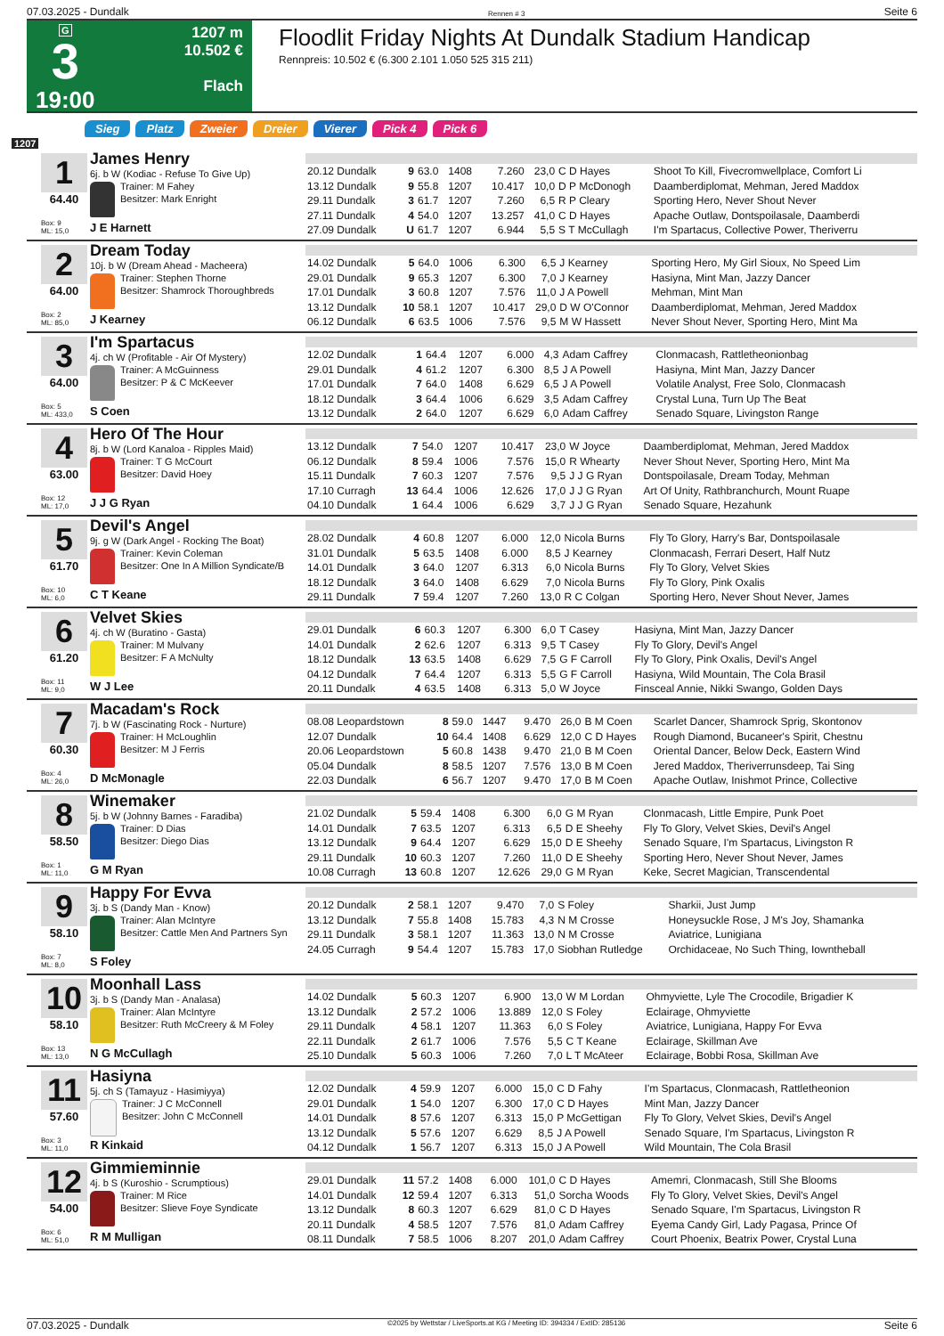07.03.2025 - Dundalk Rennen # 3 Seite 6
G
3
19:00
1207 m
10.502 €
Flach
Floodlit Friday Nights At Dundalk Stadium Handicap
Rennpreis: 10.502 € (6.300 2.101 1.050 525 315 211)
Sieg Platz Zweier Dreier Vierer Pick 4 Pick 6
1207
1
64.40
Box: 9
ML: 15,0
James Henry
6j. b W (Kodiac - Refuse To Give Up)
Trainer: M Fahey
Besitzer: Mark Enright
J E Harnett
| 20.12 Dundalk | 9 | 63.0 | 1408 | 7.260 | 23,0 | C D Hayes | Shoot To Kill, Fivecromwellplace, Comfort Li |
| 13.12 Dundalk | 9 | 55.8 | 1207 | 10.417 | 10,0 | D P McDonogh | Daamberdiplomat, Mehman, Jered Maddox |
| 29.11 Dundalk | 3 | 61.7 | 1207 | 7.260 | 6,5 | R P Cleary | Sporting Hero, Never Shout Never |
| 27.11 Dundalk | 4 | 54.0 | 1207 | 13.257 | 41,0 | C D Hayes | Apache Outlaw, Dontspoilasale, Daamberdi |
| 27.09 Dundalk | U | 61.7 | 1207 | 6.944 | 5,5 | S T McCullagh | I'm Spartacus, Collective Power, Theriverru |
2
64.00
Box: 2
ML: 85,0
Dream Today
10j. b W (Dream Ahead - Macheera)
Trainer: Stephen Thorne
Besitzer: Shamrock Thoroughbreds
J Kearney
| 14.02 Dundalk | 5 | 64.0 | 1006 | 6.300 | 6,5 | J Kearney | Sporting Hero, My Girl Sioux, No Speed Lim |
| 29.01 Dundalk | 9 | 65.3 | 1207 | 6.300 | 7,0 | J Kearney | Hasiyna, Mint Man, Jazzy Dancer |
| 17.01 Dundalk | 3 | 60.8 | 1207 | 7.576 | 11,0 | J A Powell | Mehman, Mint Man |
| 13.12 Dundalk | 10 | 58.1 | 1207 | 10.417 | 29,0 | D W O'Connor | Daamberdiplomat, Mehman, Jered Maddox |
| 06.12 Dundalk | 6 | 63.5 | 1006 | 7.576 | 9,5 | M W Hassett | Never Shout Never, Sporting Hero, Mint Ma |
3
64.00
Box: 5
ML: 433,0
I'm Spartacus
4j. ch W (Profitable - Air Of Mystery)
Trainer: A McGuinness
Besitzer: P & C McKeever
S Coen
| 12.02 Dundalk | 1 | 64.4 | 1207 | 6.000 | 4,3 | Adam Caffrey | Clonmacash, Rattletheonionbag |
| 29.01 Dundalk | 4 | 61.2 | 1207 | 6.300 | 8,5 | J A Powell | Hasiyna, Mint Man, Jazzy Dancer |
| 17.01 Dundalk | 7 | 64.0 | 1408 | 6.629 | 6,5 | J A Powell | Volatile Analyst, Free Solo, Clonmacash |
| 18.12 Dundalk | 3 | 64.4 | 1006 | 6.629 | 3,5 | Adam Caffrey | Crystal Luna, Turn Up The Beat |
| 13.12 Dundalk | 2 | 64.0 | 1207 | 6.629 | 6,0 | Adam Caffrey | Senado Square, Livingston Range |
4
63.00
Box: 12
ML: 17,0
Hero Of The Hour
8j. b W (Lord Kanaloa - Ripples Maid)
Trainer: T G McCourt
Besitzer: David Hoey
J J G Ryan
| 13.12 Dundalk | 7 | 54.0 | 1207 | 10.417 | 23,0 | W Joyce | Daamberdiplomat, Mehman, Jered Maddox |
| 06.12 Dundalk | 8 | 59.4 | 1006 | 7.576 | 15,0 | R Whearty | Never Shout Never, Sporting Hero, Mint Ma |
| 15.11 Dundalk | 7 | 60.3 | 1207 | 7.576 | 9,5 | J J G Ryan | Dontspoilasale, Dream Today, Mehman |
| 17.10 Curragh | 13 | 64.4 | 1006 | 12.626 | 17,0 | J J G Ryan | Art Of Unity, Rathbranchurch, Mount Ruape |
| 04.10 Dundalk | 1 | 64.4 | 1006 | 6.629 | 3,7 | J J G Ryan | Senado Square, Hezahunk |
5
61.70
Box: 10
ML: 6,0
Devil's Angel
9j. g W (Dark Angel - Rocking The Boat)
Trainer: Kevin Coleman
Besitzer: One In A Million Syndicate/B
C T Keane
| 28.02 Dundalk | 4 | 60.8 | 1207 | 6.000 | 12,0 | Nicola Burns | Fly To Glory, Harry's Bar, Dontspoilasale |
| 31.01 Dundalk | 5 | 63.5 | 1408 | 6.000 | 8,5 | J Kearney | Clonmacash, Ferrari Desert, Half Nutz |
| 14.01 Dundalk | 3 | 64.0 | 1207 | 6.313 | 6,0 | Nicola Burns | Fly To Glory, Velvet Skies |
| 18.12 Dundalk | 3 | 64.0 | 1408 | 6.629 | 7,0 | Nicola Burns | Fly To Glory, Pink Oxalis |
| 29.11 Dundalk | 7 | 59.4 | 1207 | 7.260 | 13,0 | R C Colgan | Sporting Hero, Never Shout Never, James |
6
61.20
Box: 11
ML: 9,0
Velvet Skies
4j. ch W (Buratino - Gasta)
Trainer: M Mulvany
Besitzer: F A McNulty
W J Lee
| 29.01 Dundalk | 6 | 60.3 | 1207 | 6.300 | 6,0 | T Casey | Hasiyna, Mint Man, Jazzy Dancer |
| 14.01 Dundalk | 2 | 62.6 | 1207 | 6.313 | 9,5 | T Casey | Fly To Glory, Devil's Angel |
| 18.12 Dundalk | 13 | 63.5 | 1408 | 6.629 | 7,5 | G F Carroll | Fly To Glory, Pink Oxalis, Devil's Angel |
| 04.12 Dundalk | 7 | 64.4 | 1207 | 6.313 | 5,5 | G F Carroll | Hasiyna, Wild Mountain, The Cola Brasil |
| 20.11 Dundalk | 4 | 63.5 | 1408 | 6.313 | 5,0 | W Joyce | Finsceal Annie, Nikki Swango, Golden Days |
7
60.30
Box: 4
ML: 26,0
Macadam's Rock
7j. b W (Fascinating Rock - Nurture)
Trainer: H McLoughlin
Besitzer: M J Ferris
D McMonagle
| 08.08 Leopardstown | 8 | 59.0 | 1447 | 9.470 | 26,0 | B M Coen | Scarlet Dancer, Shamrock Sprig, Skontonov |
| 12.07 Dundalk | 10 | 64.4 | 1408 | 6.629 | 12,0 | C D Hayes | Rough Diamond, Bucaneer's Spirit, Chestnu |
| 20.06 Leopardstown | 5 | 60.8 | 1438 | 9.470 | 21,0 | B M Coen | Oriental Dancer, Below Deck, Eastern Wind |
| 05.04 Dundalk | 8 | 58.5 | 1207 | 7.576 | 13,0 | B M Coen | Jered Maddox, Theriverrunsdeep, Tai Sing |
| 22.03 Dundalk | 6 | 56.7 | 1207 | 9.470 | 17,0 | B M Coen | Apache Outlaw, Inishmot Prince, Collective |
8
58.50
Box: 1
ML: 11,0
Winemaker
5j. b W (Johnny Barnes - Faradiba)
Trainer: D Dias
Besitzer: Diego Dias
G M Ryan
| 21.02 Dundalk | 5 | 59.4 | 1408 | 6.300 | 6,0 | G M Ryan | Clonmacash, Little Empire, Punk Poet |
| 14.01 Dundalk | 7 | 63.5 | 1207 | 6.313 | 6,5 | D E Sheehy | Fly To Glory, Velvet Skies, Devil's Angel |
| 13.12 Dundalk | 9 | 64.4 | 1207 | 6.629 | 15,0 | D E Sheehy | Senado Square, I'm Spartacus, Livingston R |
| 29.11 Dundalk | 10 | 60.3 | 1207 | 7.260 | 11,0 | D E Sheehy | Sporting Hero, Never Shout Never, James |
| 10.08 Curragh | 13 | 60.8 | 1207 | 12.626 | 29,0 | G M Ryan | Keke, Secret Magician, Transcendental |
9
58.10
Box: 7
ML: 8,0
Happy For Evva
3j. b S (Dandy Man - Know)
Trainer: Alan McIntyre
Besitzer: Cattle Men And Partners Syn
S Foley
| 20.12 Dundalk | 2 | 58.1 | 1207 | 9.470 | 7,0 | S Foley | Sharkii, Just Jump |
| 13.12 Dundalk | 7 | 55.8 | 1408 | 15.783 | 4,3 | N M Crosse | Honeysuckle Rose, J M's Joy, Shamanka |
| 29.11 Dundalk | 3 | 58.1 | 1207 | 11.363 | 13,0 | N M Crosse | Aviatrice, Lunigiana |
| 24.05 Curragh | 9 | 54.4 | 1207 | 15.783 | 17,0 | Siobhan Rutledge | Orchidaceae, No Such Thing, Iowntheball |
10
58.10
Box: 13
ML: 13,0
Moonhall Lass
3j. b S (Dandy Man - Analasa)
Trainer: Alan McIntyre
Besitzer: Ruth McCreery & M Foley
N G McCullagh
| 14.02 Dundalk | 5 | 60.3 | 1207 | 6.900 | 13,0 | W M Lordan | Ohmyviette, Lyle The Crocodile, Brigadier K |
| 13.12 Dundalk | 2 | 57.2 | 1006 | 13.889 | 12,0 | S Foley | Eclairage, Ohmyviette |
| 29.11 Dundalk | 4 | 58.1 | 1207 | 11.363 | 6,0 | S Foley | Aviatrice, Lunigiana, Happy For Evva |
| 22.11 Dundalk | 2 | 61.7 | 1006 | 7.576 | 5,5 | C T Keane | Eclairage, Skillman Ave |
| 25.10 Dundalk | 5 | 60.3 | 1006 | 7.260 | 7,0 | L T McAteer | Eclairage, Bobbi Rosa, Skillman Ave |
11
57.60
Box: 3
ML: 11,0
Hasiyna
5j. ch S (Tamayuz - Hasimiyya)
Trainer: J C McConnell
Besitzer: John C McConnell
R Kinkaid
| 12.02 Dundalk | 4 | 59.9 | 1207 | 6.000 | 15,0 | C D Fahy | I'm Spartacus, Clonmacash, Rattletheonion |
| 29.01 Dundalk | 1 | 54.0 | 1207 | 6.300 | 17,0 | C D Hayes | Mint Man, Jazzy Dancer |
| 14.01 Dundalk | 8 | 57.6 | 1207 | 6.313 | 15,0 | P McGettigan | Fly To Glory, Velvet Skies, Devil's Angel |
| 13.12 Dundalk | 5 | 57.6 | 1207 | 6.629 | 8,5 | J A Powell | Senado Square, I'm Spartacus, Livingston R |
| 04.12 Dundalk | 1 | 56.7 | 1207 | 6.313 | 15,0 | J A Powell | Wild Mountain, The Cola Brasil |
12
54.00
Box: 6
ML: 51,0
Gimmieminnie
4j. b S (Kuroshio - Scrumptious)
Trainer: M Rice
Besitzer: Slieve Foye Syndicate
R M Mulligan
| 29.01 Dundalk | 11 | 57.2 | 1408 | 6.000 | 101,0 | C D Hayes | Amemri, Clonmacash, Still She Blooms |
| 14.01 Dundalk | 12 | 59.4 | 1207 | 6.313 | 51,0 | Sorcha Woods | Fly To Glory, Velvet Skies, Devil's Angel |
| 13.12 Dundalk | 8 | 60.3 | 1207 | 6.629 | 81,0 | C D Hayes | Senado Square, I'm Spartacus, Livingston R |
| 20.11 Dundalk | 4 | 58.5 | 1207 | 7.576 | 81,0 | Adam Caffrey | Eyema Candy Girl, Lady Pagasa, Prince Of |
| 08.11 Dundalk | 7 | 58.5 | 1006 | 8.207 | 201,0 | Adam Caffrey | Court Phoenix, Beatrix Power, Crystal Luna |
07.03.2025 - Dundalk ©2025 by Wettstar / LiveSports.at KG / Meeting ID: 394334 / ExtID: 285136 Seite 6